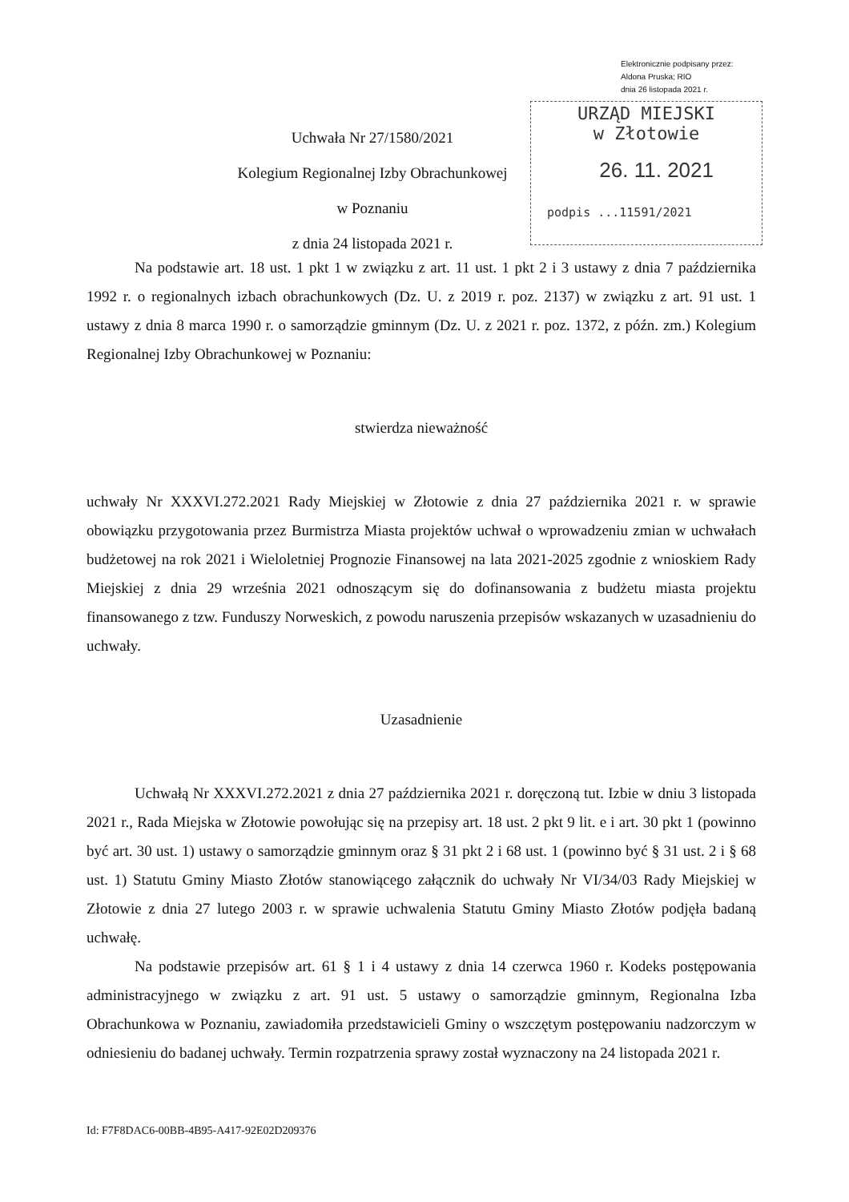Elektronicznie podpisany przez:
Aldona Pruska; RIO
dnia 26 listopada 2021 r.
URZĄD MIEJSKI
w Złotowie
26. 11. 2021
podpis ...11591/2021
Uchwała Nr 27/1580/2021
Kolegium Regionalnej Izby Obrachunkowej w Poznaniu
z dnia 24 listopada 2021 r.
Na podstawie art. 18 ust. 1 pkt 1 w związku z art. 11 ust. 1 pkt 2 i 3 ustawy z dnia 7 października 1992 r. o regionalnych izbach obrachunkowych (Dz. U. z 2019 r. poz. 2137) w związku z art. 91 ust. 1 ustawy z dnia 8 marca 1990 r. o samorządzie gminnym (Dz. U. z 2021 r. poz. 1372, z późn. zm.) Kolegium Regionalnej Izby Obrachunkowej w Poznaniu:
stwierdza nieważność
uchwały Nr XXXVI.272.2021 Rady Miejskiej w Złotowie z dnia 27 października 2021 r. w sprawie obowiązku przygotowania przez Burmistrza Miasta projektów uchwał o wprowadzeniu zmian w uchwałach budżetowej na rok 2021 i Wieloletniej Prognozie Finansowej na lata 2021-2025 zgodnie z wnioskiem Rady Miejskiej z dnia 29 września 2021 odnoszącym się do dofinansowania z budżetu miasta projektu finansowanego z tzw. Funduszy Norweskich, z powodu naruszenia przepisów wskazanych w uzasadnieniu do uchwały.
Uzasadnienie
Uchwałą Nr XXXVI.272.2021 z dnia 27 października 2021 r. doręczoną tut. Izbie w dniu 3 listopada 2021 r., Rada Miejska w Złotowie powołując się na przepisy art. 18 ust. 2 pkt 9 lit. e i art. 30 pkt 1 (powinno być art. 30 ust. 1) ustawy o samorządzie gminnym oraz § 31 pkt 2 i 68 ust. 1 (powinno być § 31 ust. 2 i § 68 ust. 1) Statutu Gminy Miasto Złotów stanowiącego załącznik do uchwały Nr VI/34/03 Rady Miejskiej w Złotowie z dnia 27 lutego 2003 r. w sprawie uchwalenia Statutu Gminy Miasto Złotów podjęła badaną uchwałę.
Na podstawie przepisów art. 61 § 1 i 4 ustawy z dnia 14 czerwca 1960 r. Kodeks postępowania administracyjnego w związku z art. 91 ust. 5 ustawy o samorządzie gminnym, Regionalna Izba Obrachunkowa w Poznaniu, zawiadomiła przedstawicieli Gminy o wszczętym postępowaniu nadzorczym w odniesieniu do badanej uchwały. Termin rozpatrzenia sprawy został wyznaczony na 24 listopada 2021 r.
Id: F7F8DAC6-00BB-4B95-A417-92E02D209376